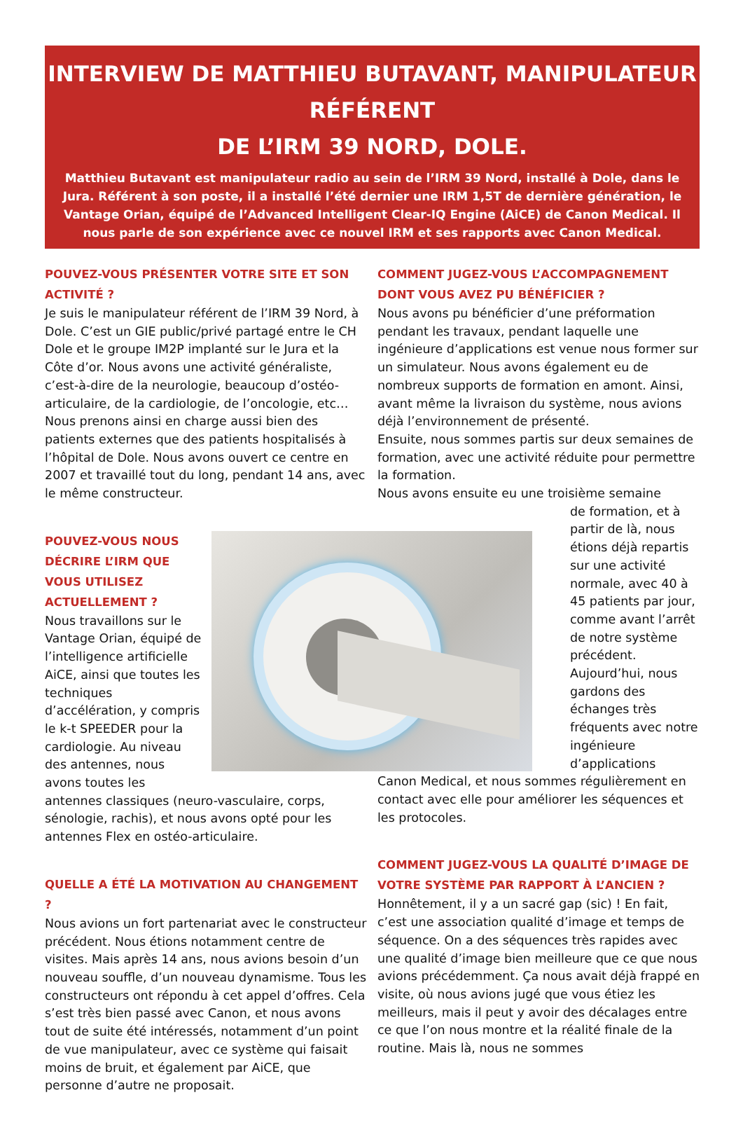INTERVIEW DE MATTHIEU BUTAVANT, MANIPULATEUR RÉFÉRENT
DE L’IRM 39 NORD, DOLE.
Matthieu Butavant est manipulateur radio au sein de l’IRM 39 Nord, installé à Dole, dans le Jura. Référent à son poste, il a installé l’été dernier une IRM 1,5T de dernière génération, le Vantage Orian, équipé de l’Advanced Intelligent Clear-IQ Engine (AiCE) de Canon Medical. Il nous parle de son expérience avec ce nouvel IRM et ses rapports avec Canon Medical.
POUVEZ-VOUS PRÉSENTER VOTRE SITE ET SON ACTIVITÉ ?
Je suis le manipulateur référent de l’IRM 39 Nord, à Dole. C’est un GIE public/privé partagé entre le CH Dole et le groupe IM2P implanté sur le Jura et la Côte d’or. Nous avons une activité généraliste, c’est-à-dire de la neurologie, beaucoup d’ostéo-articulaire, de la cardiologie, de l’oncologie, etc… Nous prenons ainsi en charge aussi bien des patients externes que des patients hospitalisés à l’hôpital de Dole. Nous avons ouvert ce centre en 2007 et travaillé tout du long, pendant 14 ans, avec le même constructeur.
POUVEZ-VOUS NOUS DÉCRIRE L’IRM QUE VOUS UTILISEZ ACTUELLEMENT ?
Nous travaillons sur le Vantage Orian, équipé de l’intelligence artificielle AiCE, ainsi que toutes les techniques d’accélération, y compris le k-t SPEEDER pour la cardiologie. Au niveau des antennes, nous avons toutes les antennes classiques (neuro-vasculaire, corps, sénologie, rachis), et nous avons opté pour les antennes Flex en ostéo-articulaire.
QUELLE A ÉTÉ LA MOTIVATION AU CHANGEMENT ?
Nous avions un fort partenariat avec le constructeur précédent. Nous étions notamment centre de visites. Mais après 14 ans, nous avions besoin d’un nouveau souffle, d’un nouveau dynamisme. Tous les constructeurs ont répondu à cet appel d’offres. Cela s’est très bien passé avec Canon, et nous avons tout de suite été intéressés, notamment d’un point de vue manipulateur, avec ce système qui faisait moins de bruit, et également par AiCE, que personne d’autre ne proposait.
COMMENT JUGEZ-VOUS L’ACCOMPAGNEMENT DONT VOUS AVEZ PU BÉNÉFICIER ?
Nous avons pu bénéficier d’une préformation pendant les travaux, pendant laquelle une ingénieure d’applications est venue nous former sur un simulateur. Nous avons également eu de nombreux supports de formation en amont. Ainsi, avant même la livraison du système, nous avions déjà l’environnement de présenté.
Ensuite, nous sommes partis sur deux semaines de formation, avec une activité réduite pour permettre la formation.
Nous avons ensuite eu une troisième semaine
de formation, et à partir de là, nous étions déjà repartis sur une activité normale, avec 40 à 45 patients par jour, comme avant l’arrêt de notre système précédent. Aujourd’hui, nous gardons des échanges très fréquents avec notre ingénieure d’applications
Canon Medical, et nous sommes régulièrement en contact avec elle pour améliorer les séquences et les protocoles.
COMMENT JUGEZ-VOUS LA QUALITÉ D’IMAGE DE VOTRE SYSTÈME PAR RAPPORT À L’ANCIEN ?
Honnêtement, il y a un sacré gap (sic) ! En fait, c’est une association qualité d’image et temps de séquence. On a des séquences très rapides avec une qualité d’image bien meilleure que ce que nous avions précédemment. Ça nous avait déjà frappé en visite, où nous avions jugé que vous étiez les meilleurs, mais il peut y avoir des décalages entre ce que l’on nous montre et la réalité finale de la routine. Mais là, nous ne sommes